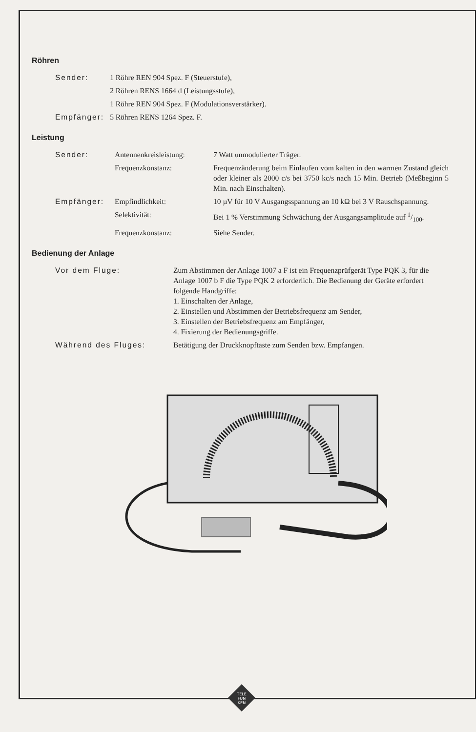Röhren
| Sender: | 1 Röhre REN 904 Spez. F (Steuerstufe), |
| | 2 Röhren RENS 1664 d (Leistungsstufe), |
| | 1 Röhre REN 904 Spez. F (Modulationsverstärker). |
| Empfänger: | 5 Röhren RENS 1264 Spez. F. |
Leistung
| Sender: | Antennenkreisleistung: | 7 Watt unmodulierter Träger. |
| | Frequenzkonstanz: | Frequenzänderung beim Einlaufen vom kalten in den warmen Zustand gleich oder kleiner als 2000 c/s bei 3750 kc/s nach 15 Min. Betrieb (Meßbeginn 5 Min. nach Einschalten). |
| Empfänger: | Empfindlichkeit: | 10 µV für 10 V Ausgangsspannung an 10 kΩ bei 3 V Rauschspannung. |
| | Selektivität: | Bei 1 % Verstimmung Schwächung der Ausgangsamplitude auf 1/100. |
| | Frequenzkonstanz: | Siehe Sender. |
Bedienung der Anlage
| Vor dem Fluge: | Zum Abstimmen der Anlage 1007 a F ist ein Frequenzprüfgerät Type PQK 3, für die Anlage 1007 b F die Type PQK 2 erforderlich. Die Bedienung der Geräte erfordert folgende Handgriffe: 1. Einschalten der Anlage, 2. Einstellen und Abstimmen der Betriebsfrequenz am Sender, 3. Einstellen der Betriebsfrequenz am Empfänger, 4. Fixierung der Bedienungsgriffe. |
| Während des Fluges: | Betätigung der Druckknopftaste zum Senden bzw. Empfangen. |
TELE
FUN
KEN